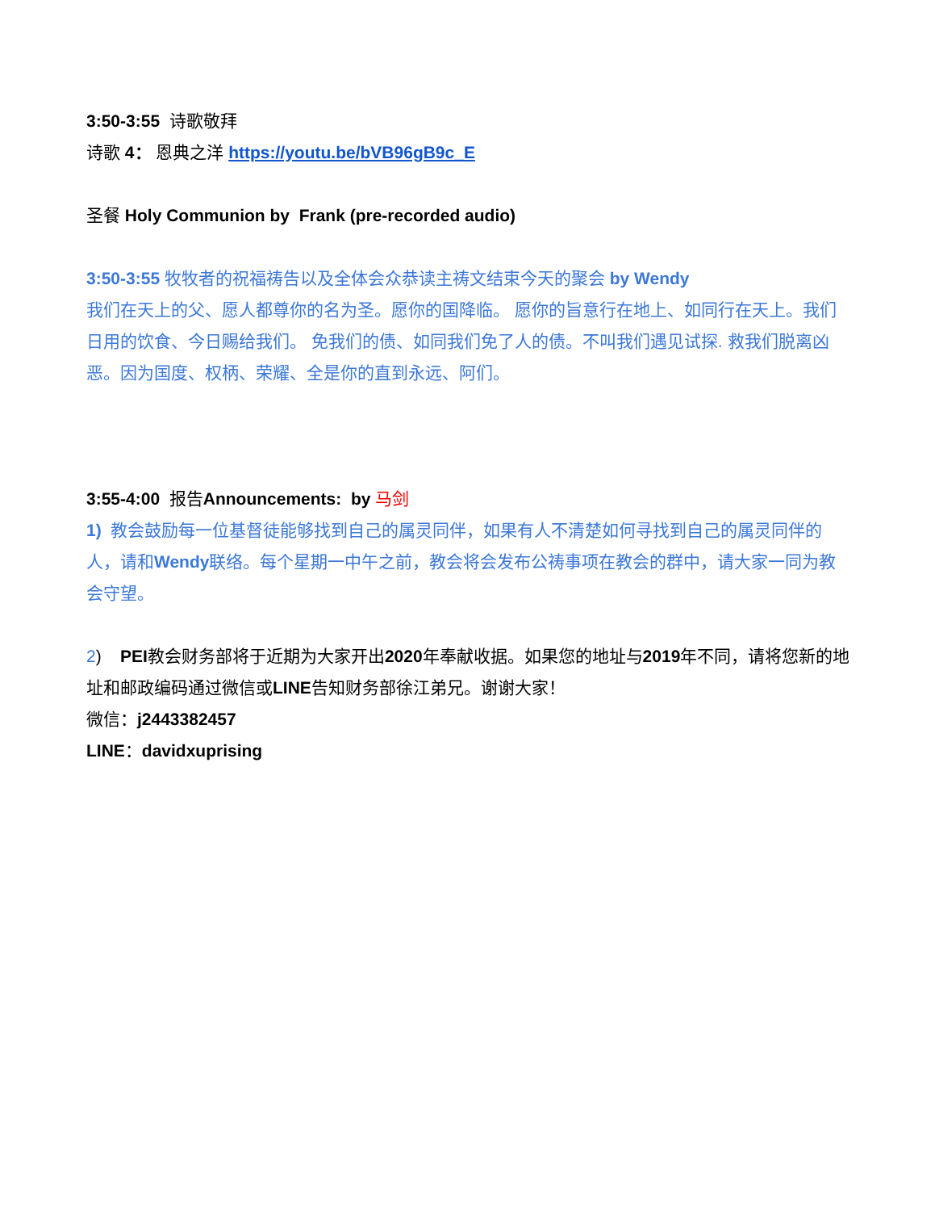3:50-3:55 诗歌敬拜
诗歌 4： 恩典之洋 https://youtu.be/bVB96gB9c_E
圣餐 Holy Communion by Frank (pre-recorded audio)
3:50-3:55 牧牧者的祝福祷告以及全体会众恭读主祷文结束今天的聚会 by Wendy
我们在天上的父、愿人都尊你的名为圣。愿你的国降临。 愿你的旨意行在地上、如同行在天上。我们日用的饮食、今日赐给我们。 免我们的债、如同我们免了人的债。不叫我们遇见试探. 救我们脱离凶恶。因为国度、权柄、荣耀、全是你的直到永远、阿们。
3:55-4:00 报告Announcements: by 马剑
1) 教会鼓励每一位基督徒能够找到自己的属灵同伴，如果有人不清楚如何寻找到自己的属灵同伴的人，请和Wendy联络。每个星期一中午之前，教会将会发布公祷事项在教会的群中，请大家一同为教会守望。
2) PEI教会财务部将于近期为大家开出2020年奉献收据。如果您的地址与2019年不同，请将您新的地址和邮政编码通过微信或LINE告知财务部徐江弟兄。谢谢大家！
微信：j2443382457
LINE：davidxuprising